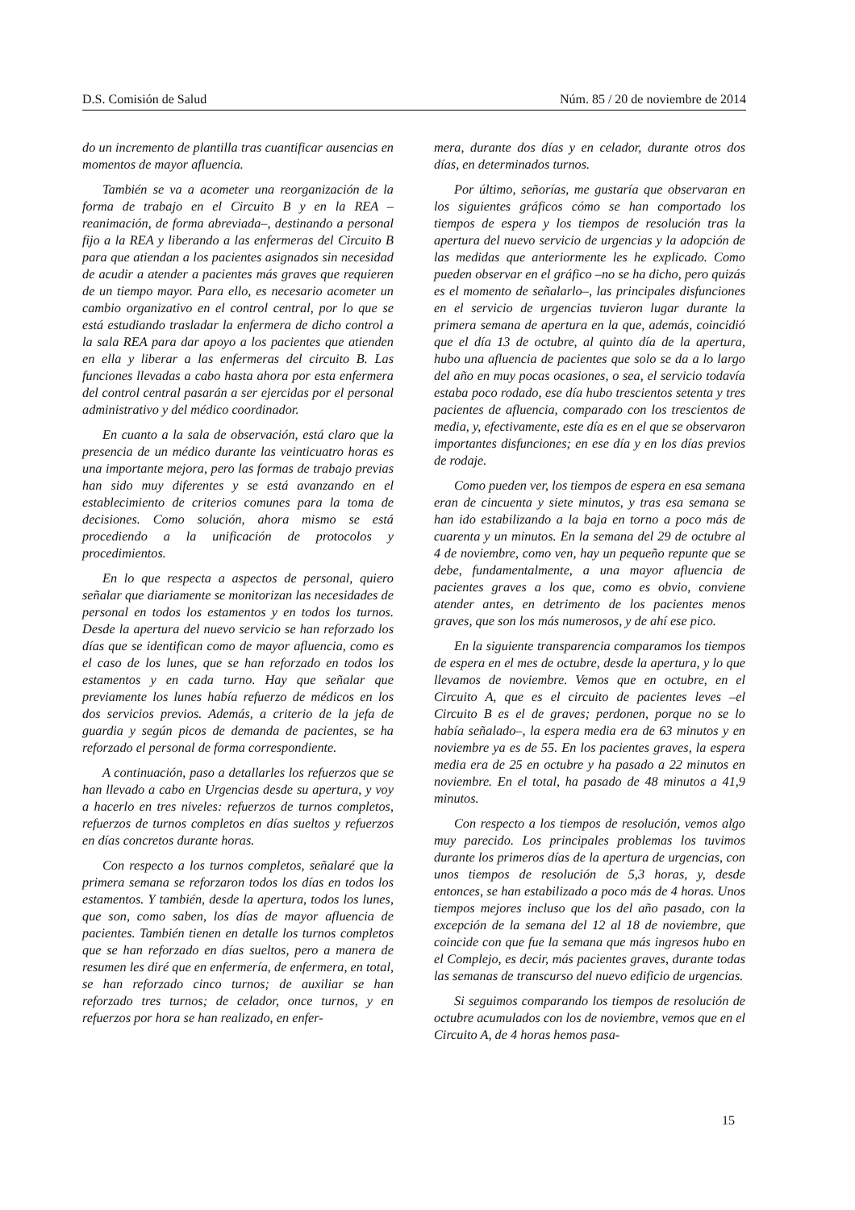D.S. Comisión de Salud Núm. 85 / 20 de noviembre de 2014
do un incremento de plantilla tras cuantificar ausencias en momentos de mayor afluencia.
También se va a acometer una reorganización de la forma de trabajo en el Circuito B y en la REA –reanimación, de forma abreviada–, destinando a personal fijo a la REA y liberando a las enfermeras del Circuito B para que atiendan a los pacientes asignados sin necesidad de acudir a atender a pacientes más graves que requieren de un tiempo mayor. Para ello, es necesario acometer un cambio organizativo en el control central, por lo que se está estudiando trasladar la enfermera de dicho control a la sala REA para dar apoyo a los pacientes que atienden en ella y liberar a las enfermeras del circuito B. Las funciones llevadas a cabo hasta ahora por esta enfermera del control central pasarán a ser ejercidas por el personal administrativo y del médico coordinador.
En cuanto a la sala de observación, está claro que la presencia de un médico durante las veinticuatro horas es una importante mejora, pero las formas de trabajo previas han sido muy diferentes y se está avanzando en el establecimiento de criterios comunes para la toma de decisiones. Como solución, ahora mismo se está procediendo a la unificación de protocolos y procedimientos.
En lo que respecta a aspectos de personal, quiero señalar que diariamente se monitorizan las necesidades de personal en todos los estamentos y en todos los turnos. Desde la apertura del nuevo servicio se han reforzado los días que se identifican como de mayor afluencia, como es el caso de los lunes, que se han reforzado en todos los estamentos y en cada turno. Hay que señalar que previamente los lunes había refuerzo de médicos en los dos servicios previos. Además, a criterio de la jefa de guardia y según picos de demanda de pacientes, se ha reforzado el personal de forma correspondiente.
A continuación, paso a detallarles los refuerzos que se han llevado a cabo en Urgencias desde su apertura, y voy a hacerlo en tres niveles: refuerzos de turnos completos, refuerzos de turnos completos en días sueltos y refuerzos en días concretos durante horas.
Con respecto a los turnos completos, señalaré que la primera semana se reforzaron todos los días en todos los estamentos. Y también, desde la apertura, todos los lunes, que son, como saben, los días de mayor afluencia de pacientes. También tienen en detalle los turnos completos que se han reforzado en días sueltos, pero a manera de resumen les diré que en enfermería, de enfermera, en total, se han reforzado cinco turnos; de auxiliar se han reforzado tres turnos; de celador, once turnos, y en refuerzos por hora se han realizado, en enfer-
mera, durante dos días y en celador, durante otros dos días, en determinados turnos.
Por último, señorías, me gustaría que observaran en los siguientes gráficos cómo se han comportado los tiempos de espera y los tiempos de resolución tras la apertura del nuevo servicio de urgencias y la adopción de las medidas que anteriormente les he explicado. Como pueden observar en el gráfico –no se ha dicho, pero quizás es el momento de señalarlo–, las principales disfunciones en el servicio de urgencias tuvieron lugar durante la primera semana de apertura en la que, además, coincidió que el día 13 de octubre, al quinto día de la apertura, hubo una afluencia de pacientes que solo se da a lo largo del año en muy pocas ocasiones, o sea, el servicio todavía estaba poco rodado, ese día hubo trescientos setenta y tres pacientes de afluencia, comparado con los trescientos de media, y, efectivamente, este día es en el que se observaron importantes disfunciones; en ese día y en los días previos de rodaje.
Como pueden ver, los tiempos de espera en esa semana eran de cincuenta y siete minutos, y tras esa semana se han ido estabilizando a la baja en torno a poco más de cuarenta y un minutos. En la semana del 29 de octubre al 4 de noviembre, como ven, hay un pequeño repunte que se debe, fundamentalmente, a una mayor afluencia de pacientes graves a los que, como es obvio, conviene atender antes, en detrimento de los pacientes menos graves, que son los más numerosos, y de ahí ese pico.
En la siguiente transparencia comparamos los tiempos de espera en el mes de octubre, desde la apertura, y lo que llevamos de noviembre. Vemos que en octubre, en el Circuito A, que es el circuito de pacientes leves –el Circuito B es el de graves; perdonen, porque no se lo había señalado–, la espera media era de 63 minutos y en noviembre ya es de 55. En los pacientes graves, la espera media era de 25 en octubre y ha pasado a 22 minutos en noviembre. En el total, ha pasado de 48 minutos a 41,9 minutos.
Con respecto a los tiempos de resolución, vemos algo muy parecido. Los principales problemas los tuvimos durante los primeros días de la apertura de urgencias, con unos tiempos de resolución de 5,3 horas, y, desde entonces, se han estabilizado a poco más de 4 horas. Unos tiempos mejores incluso que los del año pasado, con la excepción de la semana del 12 al 18 de noviembre, que coincide con que fue la semana que más ingresos hubo en el Complejo, es decir, más pacientes graves, durante todas las semanas de transcurso del nuevo edificio de urgencias.
Si seguimos comparando los tiempos de resolución de octubre acumulados con los de noviembre, vemos que en el Circuito A, de 4 horas hemos pasa-
15